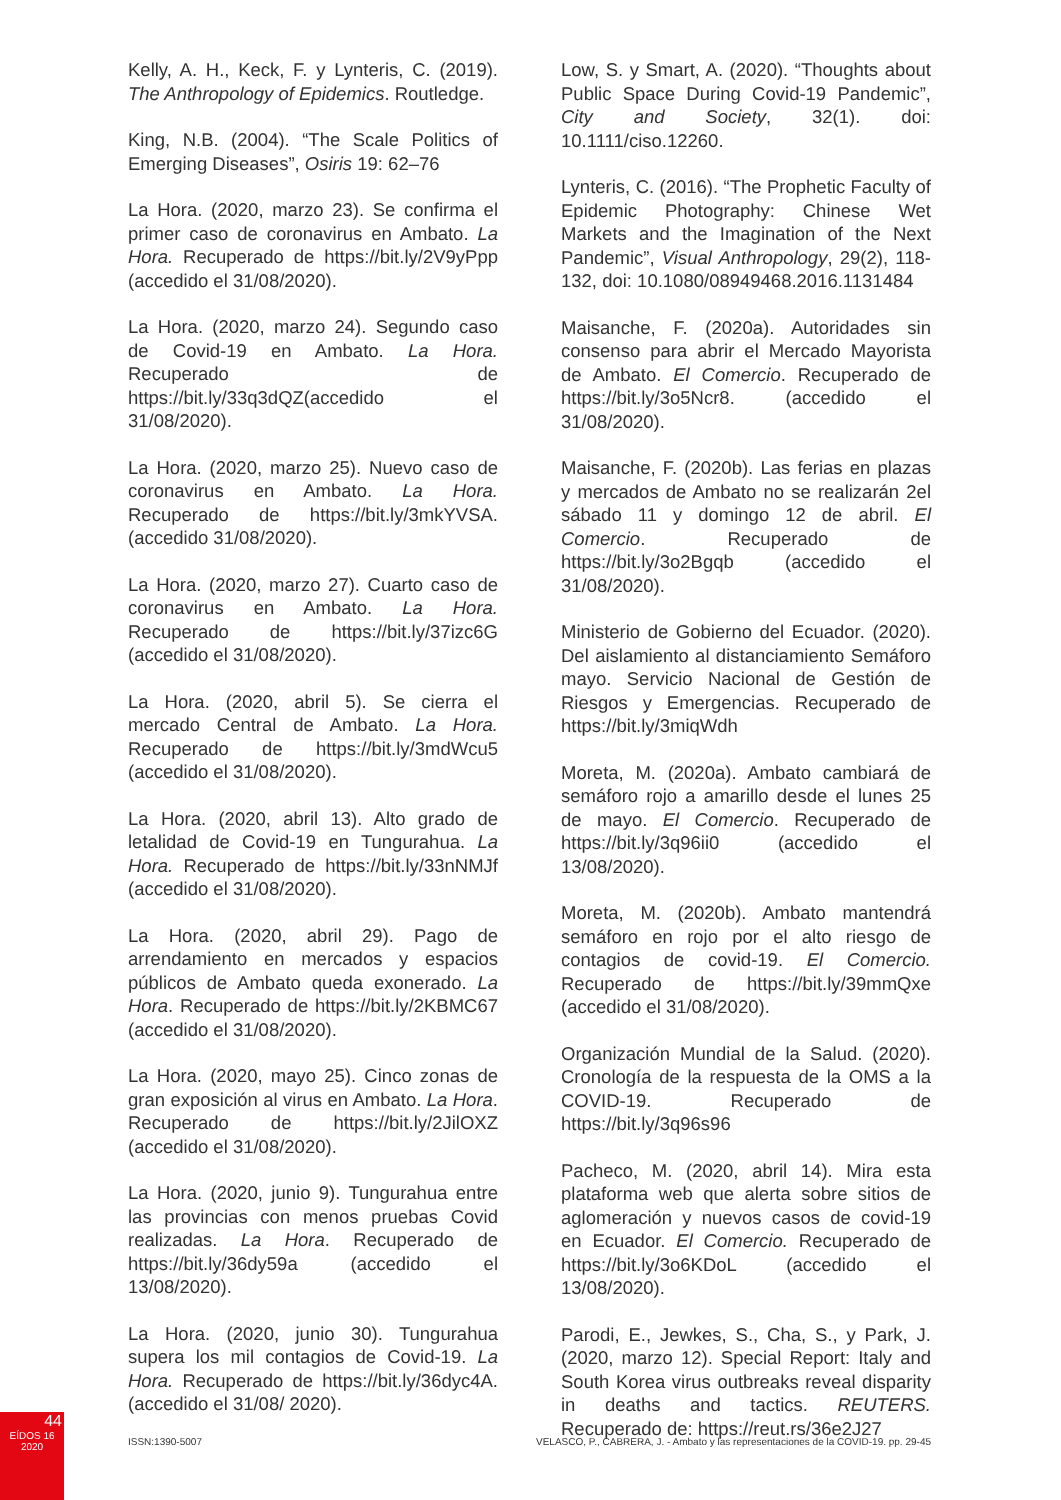Kelly, A. H., Keck, F. y Lynteris, C. (2019). The Anthropology of Epidemics. Routledge.
King, N.B. (2004). “The Scale Politics of Emerging Diseases”, Osiris 19: 62–76
La Hora. (2020, marzo 23). Se confirma el primer caso de coronavirus en Ambato. La Hora. Recuperado de https://bit.ly/2V9yPpp (accedido el 31/08/2020).
La Hora. (2020, marzo 24). Segundo caso de Covid-19 en Ambato. La Hora. Recuperado de https://bit.ly/33q3dQZ(accedido el 31/08/2020).
La Hora. (2020, marzo 25). Nuevo caso de coronavirus en Ambato. La Hora. Recuperado de https://bit.ly/3mkYVSA. (accedido 31/08/2020).
La Hora. (2020, marzo 27). Cuarto caso de coronavirus en Ambato. La Hora. Recuperado de https://bit.ly/37izc6G (accedido el 31/08/2020).
La Hora. (2020, abril 5). Se cierra el mercado Central de Ambato. La Hora. Recuperado de https://bit.ly/3mdWcu5 (accedido el 31/08/2020).
La Hora. (2020, abril 13). Alto grado de letalidad de Covid-19 en Tungurahua. La Hora. Recuperado de https://bit.ly/33nNMJf (accedido el 31/08/2020).
La Hora. (2020, abril 29). Pago de arrendamiento en mercados y espacios públicos de Ambato queda exonerado. La Hora. Recuperado de https://bit.ly/2KBMC67 (accedido el 31/08/2020).
La Hora. (2020, mayo 25). Cinco zonas de gran exposición al virus en Ambato. La Hora. Recuperado de https://bit.ly/2JilOXZ (accedido el 31/08/2020).
La Hora. (2020, junio 9). Tungurahua entre las provincias con menos pruebas Covid realizadas. La Hora. Recuperado de https://bit.ly/36dy59a (accedido el 13/08/2020).
La Hora. (2020, junio 30). Tungurahua supera los mil contagios de Covid-19. La Hora. Recuperado de https://bit.ly/36dyc4A. (accedido el 31/08/ 2020).
Low, S. y Smart, A. (2020). “Thoughts about Public Space During Covid-19 Pandemic”, City and Society, 32(1). doi: 10.1111/ciso.12260.
Lynteris, C. (2016). “The Prophetic Faculty of Epidemic Photography: Chinese Wet Markets and the Imagination of the Next Pandemic”, Visual Anthropology, 29(2), 118-132, doi: 10.1080/08949468.2016.1131484
Maisanche, F. (2020a). Autoridades sin consenso para abrir el Mercado Mayorista de Ambato. El Comercio. Recuperado de https://bit.ly/3o5Ncr8. (accedido el 31/08/2020).
Maisanche, F. (2020b). Las ferias en plazas y mercados de Ambato no se realizarán 2el sábado 11 y domingo 12 de abril. El Comercio. Recuperado de https://bit.ly/3o2Bgqb (accedido el 31/08/2020).
Ministerio de Gobierno del Ecuador. (2020). Del aislamiento al distanciamiento Semáforo mayo. Servicio Nacional de Gestión de Riesgos y Emergencias. Recuperado de https://bit.ly/3miqWdh
Moreta, M. (2020a). Ambato cambiará de semáforo rojo a amarillo desde el lunes 25 de mayo. El Comercio. Recuperado de https://bit.ly/3q96ii0 (accedido el 13/08/2020).
Moreta, M. (2020b). Ambato mantendrá semáforo en rojo por el alto riesgo de contagios de covid-19. El Comercio. Recuperado de https://bit.ly/39mmQxe (accedido el 31/08/2020).
Organización Mundial de la Salud. (2020). Cronología de la respuesta de la OMS a la COVID-19. Recuperado de https://bit.ly/3q96s96
Pacheco, M. (2020, abril 14). Mira esta plataforma web que alerta sobre sitios de aglomeración y nuevos casos de covid-19 en Ecuador. El Comercio. Recuperado de https://bit.ly/3o6KDoL (accedido el 13/08/2020).
Parodi, E., Jewkes, S., Cha, S., y Park, J. (2020, marzo 12). Special Report: Italy and South Korea virus outbreaks reveal disparity in deaths and tactics. REUTERS. Recuperado de: https://reut.rs/36e2J27
44
EÍDOS 16
2020
ISSN:1390-5007 VELASCO, P., CABRERA, J. - Ambato y las representaciones de la COVID-19. pp. 29-45